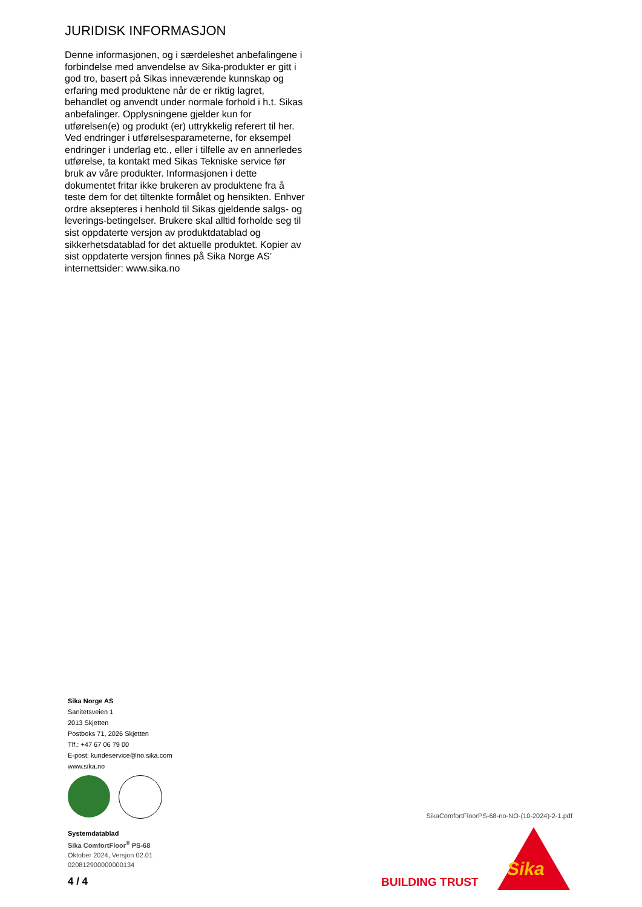JURIDISK INFORMASJON
Denne informasjonen, og i særdeleshet anbefalingene i forbindelse med anvendelse av Sika-produkter er gitt i god tro, basert på Sikas inneværende kunnskap og erfaring med produktene når de er riktig lagret, behandlet og anvendt under normale forhold i h.t. Sikas anbefalinger. Opplysningene gjelder kun for utførelsen(e) og produkt (er) uttrykkelig referert til her. Ved endringer i utførelsesparameterne, for eksempel endringer i underlag etc., eller i tilfelle av en annerledes utførelse, ta kontakt med Sikas Tekniske service før bruk av våre produkter. Informasjonen i dette dokumentet fritar ikke brukeren av produktene fra å teste dem for det tiltenkte formålet og hensikten. Enhver ordre aksepteres i henhold til Sikas gjeldende salgs- og leverings-betingelser. Brukere skal alltid forholde seg til sist oppdaterte versjon av produktdatablad og sikkerhetsdatablad for det aktuelle produktet. Kopier av sist oppdaterte versjon finnes på Sika Norge AS’ internettsider: www.sika.no
Sika Norge AS
Sanitetsveien 1
2013 Skjetten
Postboks 71, 2026 Skjetten
Tlf.: +47 67 06 79 00
E-post: kundeservice@no.sika.com
www.sika.no
Systemdatablad
Sika ComfortFloor<sup>®</sup> PS-68
Oktober 2024, Versjon 02.01
020812900000000134
4 / 4
SikaComfortFloorPS-68-no-NO-(10-2024)-2-1.pdf
BUILDING TRUST
Sika